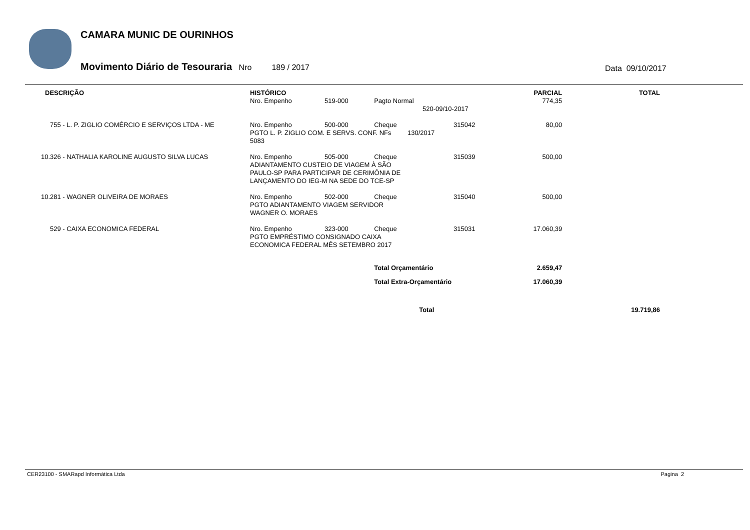CAMARA MUNIC DE OURINHOS
Movimento Diário de Tesouraria Nro 189 / 2017
Data 09/10/2017
| DESCRIÇÃO | HISTÓRICO | | | | PARCIAL | TOTAL |
| --- | --- | --- | --- | --- | --- | --- |
| | Nro. Empenho | 519-000 | Pagto Normal | | 774,35 | |
| | 520-09/10-2017 | | | | | |
| 755 - L. P. ZIGLIO COMÉRCIO E SERVIÇOS LTDA - ME | Nro. Empenho | 500-000 | Cheque | 315042 | 80,00 | |
| | PGTO L. P. ZIGLIO COM. E SERVS. CONF. NFs 130/2017 5083 | | | | | |
| 10.326 - NATHALIA KAROLINE AUGUSTO SILVA LUCAS | Nro. Empenho | 505-000 | Cheque | 315039 | 500,00 | |
| | ADIANTAMENTO CUSTEIO DE VIAGEM À SÃO PAULO-SP PARA PARTICIPAR DE CERIMÔNIA DE LANÇAMENTO DO IEG-M NA SEDE DO TCE-SP | | | | | |
| 10.281 - WAGNER OLIVEIRA DE MORAES | Nro. Empenho | 502-000 | Cheque | 315040 | 500,00 | |
| | PGTO ADIANTAMENTO VIAGEM SERVIDOR WAGNER O. MORAES | | | | | |
| 529 - CAIXA ECONOMICA FEDERAL | Nro. Empenho | 323-000 | Cheque | 315031 | 17.060,39 | |
| | PGTO EMPRÉSTIMO CONSIGNADO CAIXA ECONOMICA FEDERAL MÊS SETEMBRO 2017 | | | | | |
| | | | Total Orçamentário | | 2.659,47 | |
| | | | Total Extra-Orçamentário | | 17.060,39 | |
| | | | Total | | | 19.719,86 |
CER23100 - SMARapd Informática Ltda Pagina 2